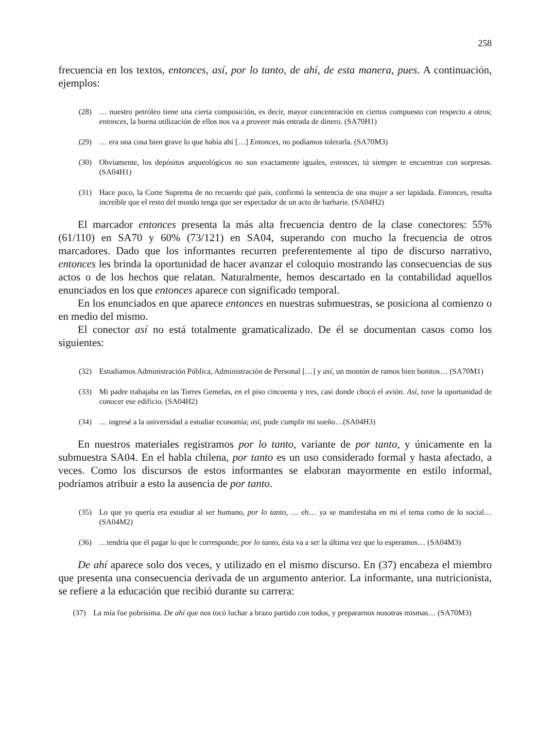258
frecuencia en los textos, entonces, así, por lo tanto, de ahí, de esta manera, pues. A continuación, ejemplos:
(28) … nuestro petróleo tiene una cierta composición, es decir, mayor concentración en ciertos compuesto con respecto a otros; entonces, la buena utilización de ellos nos va a proveer más entrada de dinero. (SA70H1)
(29) … era una cosa bien grave lo que había ahí […] Entonces, no podíamos tolerarla. (SA70M3)
(30) Obviamente, los depósitos arqueológicos no son exactamente iguales, entonces, tú siempre te encuentras con sorpresas. (SA04H1)
(31) Hace poco, la Corte Suprema de no recuerdo qué país, confirmó la sentencia de una mujer a ser lapidada. Entonces, resulta increíble que el resto del mundo tenga que ser espectador de un acto de barbarie. (SA04H2)
El marcador entonces presenta la más alta frecuencia dentro de la clase conectores: 55% (61/110) en SA70 y 60% (73/121) en SA04, superando con mucho la frecuencia de otros marcadores. Dado que los informantes recurren preferentemente al tipo de discurso narrativo, entonces les brinda la oportunidad de hacer avanzar el coloquio mostrando las consecuencias de sus actos o de los hechos que relatan. Naturalmente, hemos descartado en la contabilidad aquellos enunciados en los que entonces aparece con significado temporal.
En los enunciados en que aparece entonces en nuestras submuestras, se posiciona al comienzo o en medio del mismo.
El conector así no está totalmente gramaticalizado. De él se documentan casos como los siguientes:
(32) Estudiamos Administración Pública, Administración de Personal […] y así, un montón de ramos bien bonitos… (SA70M1)
(33) Mi padre trabajaba en las Torres Gemelas, en el piso cincuenta y tres, casi donde chocó el avión. Así, tuve la oportunidad de conocer ese edificio. (SA04H2)
(34) … ingresé a la universidad a estudiar economía; así, pude cumplir mi sueño…(SA04H3)
En nuestros materiales registramos por lo tanto, variante de por tanto, y únicamente en la submuestra SA04. En el habla chilena, por tanto es un uso considerado formal y hasta afectado, a veces. Como los discursos de estos informantes se elaboran mayormente en estilo informal, podríamos atribuir a esto la ausencia de por tanto.
(35) Lo que yo quería era estudiar al ser humano, por lo tanto, … eh… ya se manifestaba en mí el tema como de lo social… (SA04M2)
(36) …tendría que él pagar lo que le corresponde; por lo tanto, ésta va a ser la última vez que lo esperamos… (SA04M3)
De ahí aparece solo dos veces, y utilizado en el mismo discurso. En (37) encabeza el miembro que presenta una consecuencia derivada de un argumento anterior. La informante, una nutricionista, se refiere a la educación que recibió durante su carrera:
(37) La mía fue pobrísima. De ahí que nos tocó luchar a brazo partido con todos, y prepararnos nosotras mismas… (SA70M3)